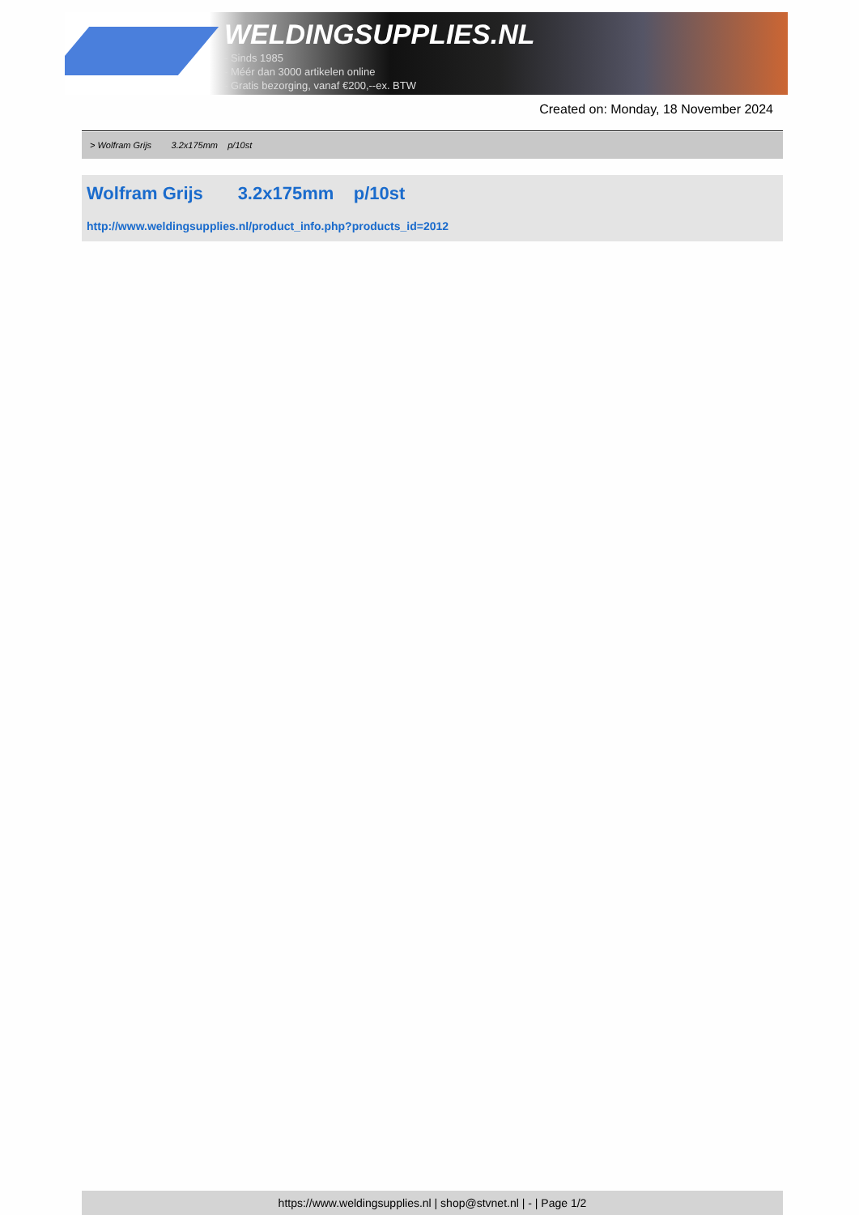WELDINGSUPPLIES.NL
- Sinds 1985
- Méér dan 3000 artikelen online
- Gratis bezorging, vanaf €200,--ex. BTW
Created on: Monday, 18 November 2024
> Wolfram Grijs 3.2x175mm p/10st
Wolfram Grijs 3.2x175mm p/10st
http://www.weldingsupplies.nl/product_info.php?products_id=2012
https://www.weldingsupplies.nl | shop@stvnet.nl | - | Page 1/2